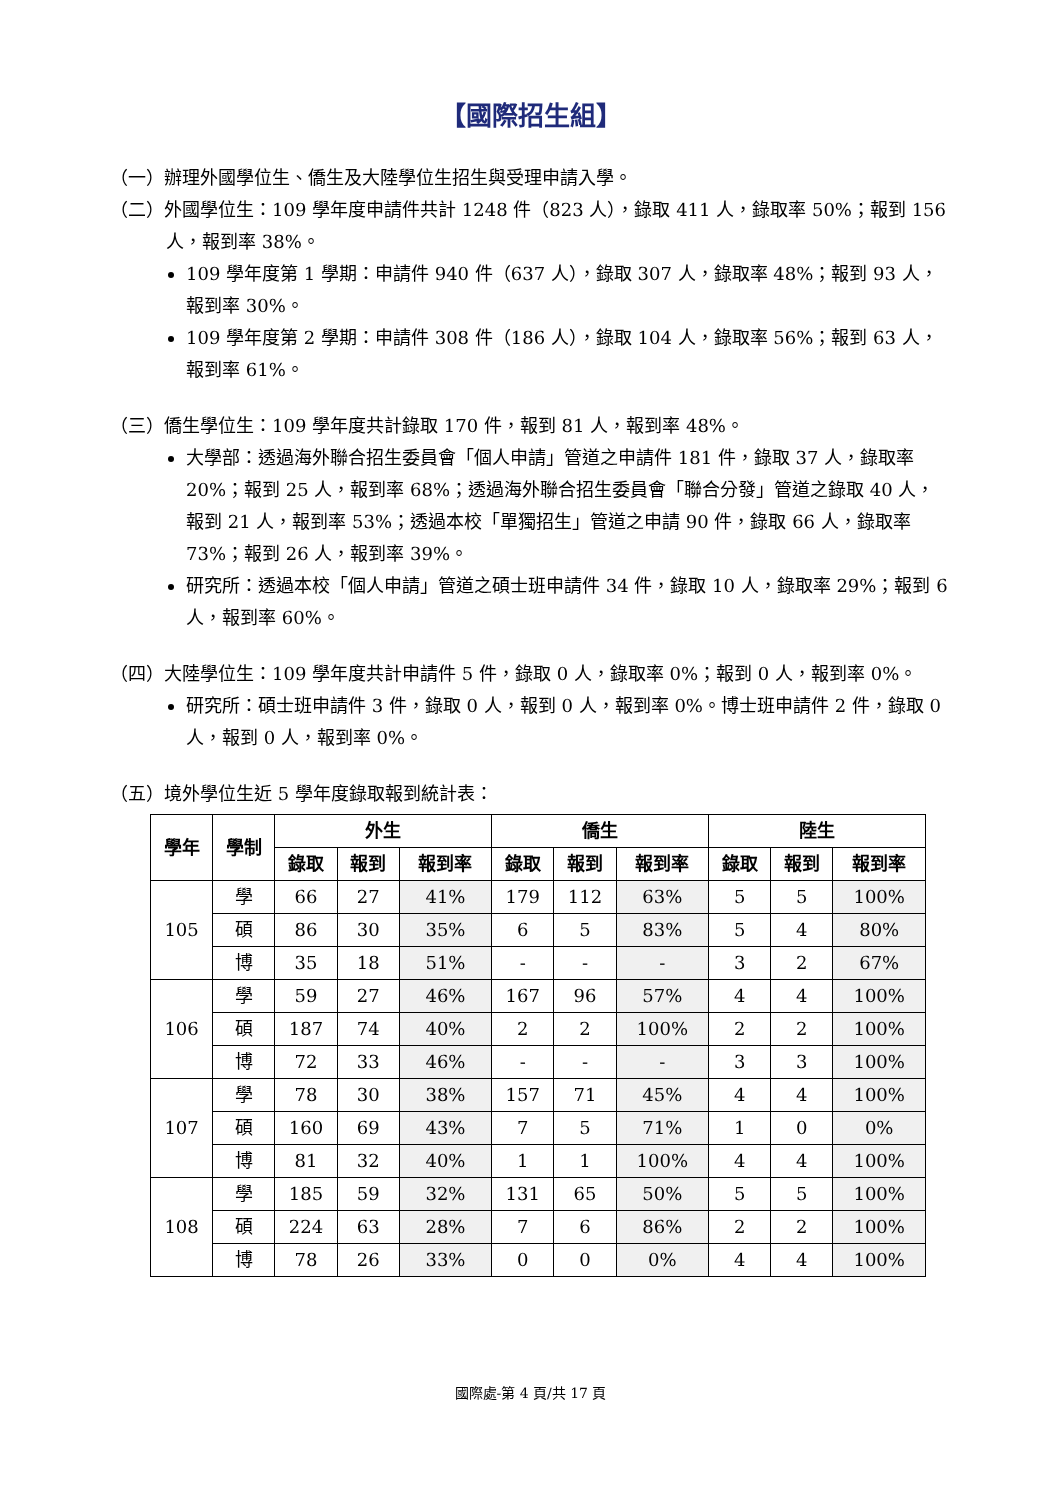【國際招生組】
（一）辦理外國學位生、僑生及大陸學位生招生與受理申請入學。
（二）外國學位生：109 學年度申請件共計 1248 件（823 人），錄取 411 人，錄取率 50%；報到 156 人，報到率 38%。
109 學年度第 1 學期：申請件 940 件（637 人），錄取 307 人，錄取率 48%；報到 93 人，報到率 30%。
109 學年度第 2 學期：申請件 308 件（186 人），錄取 104 人，錄取率 56%；報到 63 人，報到率 61%。
（三）僑生學位生：109 學年度共計錄取 170 件，報到 81 人，報到率 48%。
大學部：透過海外聯合招生委員會「個人申請」管道之申請件 181 件，錄取 37 人，錄取率 20%；報到 25 人，報到率 68%；透過海外聯合招生委員會「聯合分發」管道之錄取 40 人，報到 21 人，報到率 53%；透過本校「單獨招生」管道之申請 90 件，錄取 66 人，錄取率 73%；報到 26 人，報到率 39%。
研究所：透過本校「個人申請」管道之碩士班申請件 34 件，錄取 10 人，錄取率 29%；報到 6 人，報到率 60%。
（四）大陸學位生：109 學年度共計申請件 5 件，錄取 0 人，錄取率 0%；報到 0 人，報到率 0%。
研究所：碩士班申請件 3 件，錄取 0 人，報到 0 人，報到率 0%。博士班申請件 2 件，錄取 0 人，報到 0 人，報到率 0%。
（五）境外學位生近 5 學年度錄取報到統計表：
| 學年 | 學制 | 外生 | | | 僑生 | | | 陸生 | | |
| --- | --- | --- | --- | --- | --- | --- | --- | --- | --- | --- |
| | | 錄取 | 報到 | 報到率 | 錄取 | 報到 | 報到率 | 錄取 | 報到 | 報到率 |
| 105 | 學 | 66 | 27 | 41% | 179 | 112 | 63% | 5 | 5 | 100% |
| | 碩 | 86 | 30 | 35% | 6 | 5 | 83% | 5 | 4 | 80% |
| | 博 | 35 | 18 | 51% | - | - | - | 3 | 2 | 67% |
| 106 | 學 | 59 | 27 | 46% | 167 | 96 | 57% | 4 | 4 | 100% |
| | 碩 | 187 | 74 | 40% | 2 | 2 | 100% | 2 | 2 | 100% |
| | 博 | 72 | 33 | 46% | - | - | - | 3 | 3 | 100% |
| 107 | 學 | 78 | 30 | 38% | 157 | 71 | 45% | 4 | 4 | 100% |
| | 碩 | 160 | 69 | 43% | 7 | 5 | 71% | 1 | 0 | 0% |
| | 博 | 81 | 32 | 40% | 1 | 1 | 100% | 4 | 4 | 100% |
| 108 | 學 | 185 | 59 | 32% | 131 | 65 | 50% | 5 | 5 | 100% |
| | 碩 | 224 | 63 | 28% | 7 | 6 | 86% | 2 | 2 | 100% |
| | 博 | 78 | 26 | 33% | 0 | 0 | 0% | 4 | 4 | 100% |
國際處-第 4 頁/共 17 頁